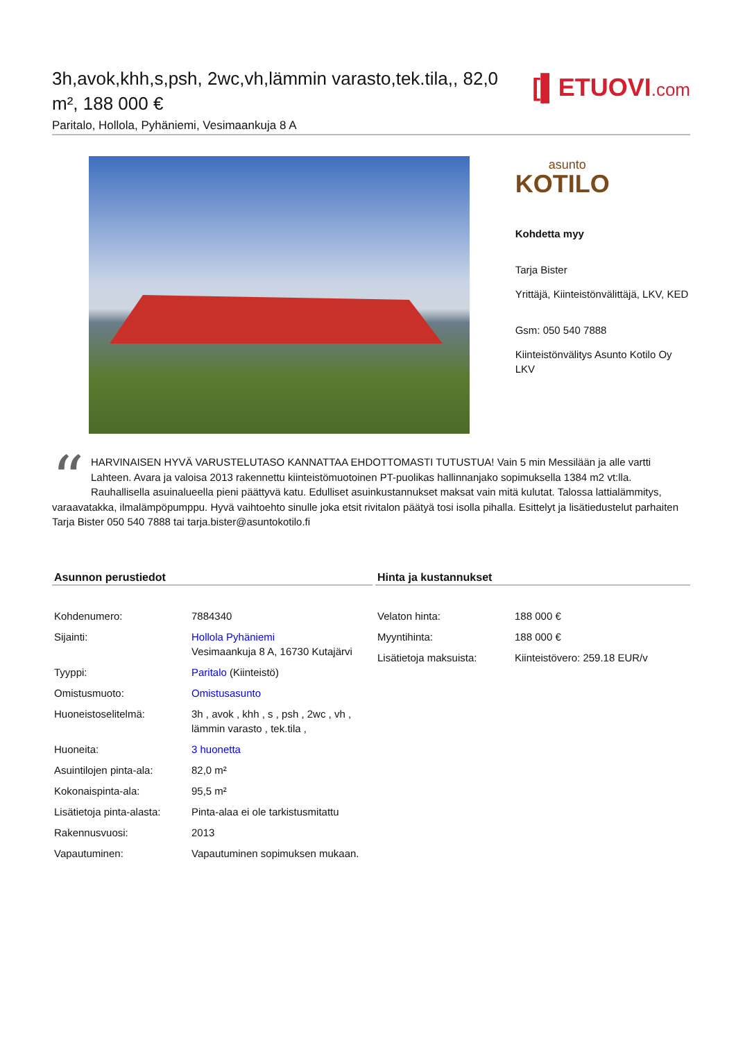3h,avok,khh,s,psh, 2wc,vh,lämmin varasto,tek.tila,, 82,0 m², 188 000 €
Paritalo, Hollola, Pyhäniemi, Vesimaankuja 8 A
[▌ETUOVI.com
asunto
KOTILO
Kohdetta myy
Tarja Bister
Yrittäjä, Kiinteistönvälittäjä, LKV, KED
Gsm: 050 540 7888
Kiinteistönvälitys Asunto Kotilo Oy LKV
“HARVINAISEN HYVÄ VARUSTELUTASO KANNATTAA EHDOTTOMASTI TUTUSTUA! Vain 5 min Messilään ja alle vartti Lahteen. Avara ja valoisa 2013 rakennettu kiinteistömuotoinen PT-puolikas hallinnanjako sopimuksella 1384 m2 vt:lla. Rauhallisella asuinalueella pieni päättyvä katu. Edulliset asuinkustannukset maksat vain mitä kulutat. Talossa lattialämmitys, varaavatakka, ilmalämpöpumppu. Hyvä vaihtoehto sinulle joka etsit rivitalon päätyä tosi isolla pihalla. Esittelyt ja lisätiedustelut parhaiten Tarja Bister 050 540 7888 tai tarja.bister@asuntokotilo.fi
Asunnon perustiedot
| Kohdenumero: | 7884340 |
| Sijainti: | Hollola Pyhäniemi Vesimaankuja 8 A, 16730 Kutajärvi |
| Tyyppi: | Paritalo (Kiinteistö) |
| Omistusmuoto: | Omistusasunto |
| Huoneistoselitelmä: | 3h , avok , khh , s , psh , 2wc , vh , lämmin varasto , tek.tila , |
| Huoneita: | 3 huonetta |
| Asuintilojen pinta-ala: | 82,0 m² |
| Kokonaispinta-ala: | 95,5 m² |
| Lisätietoja pinta-alasta: | Pinta-alaa ei ole tarkistusmitattu |
| Rakennusvuosi: | 2013 |
| Vapautuminen: | Vapautuminen sopimuksen mukaan. |
Hinta ja kustannukset
| Velaton hinta: | 188 000 € |
| Myyntihinta: | 188 000 € |
| Lisätietoja maksuista: | Kiinteistövero: 259.18 EUR/v |